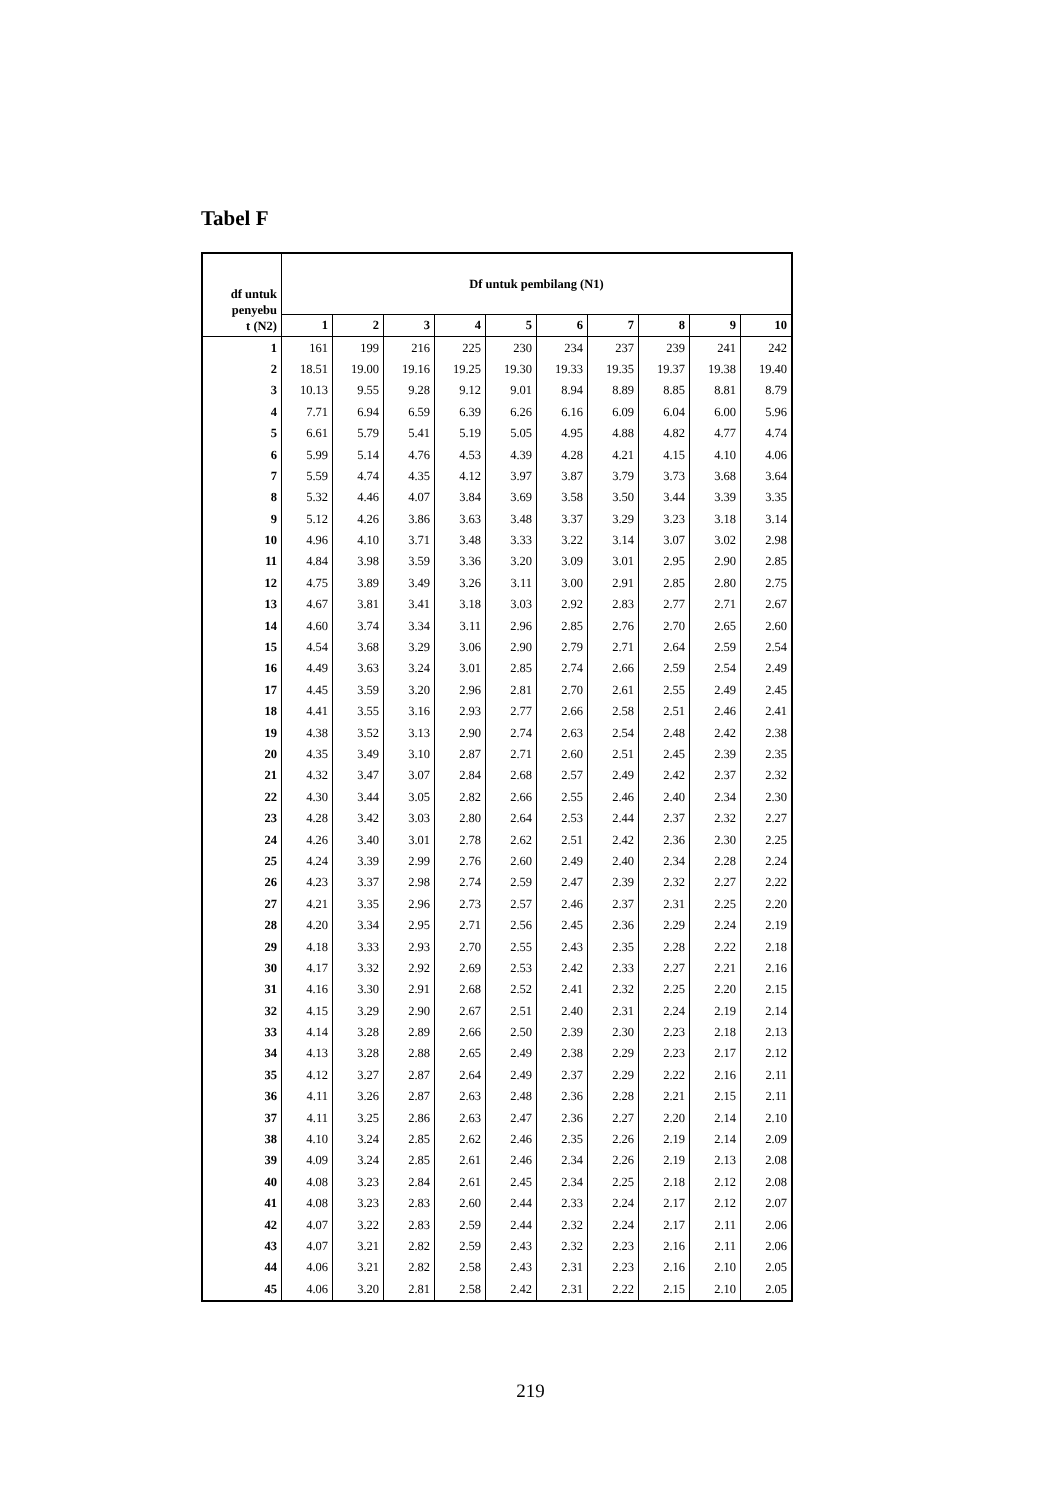Tabel F
| df untuk penyebu t (N2) | Df untuk pembilang (N1) | | | | | | | | | |
| --- | --- | --- | --- | --- | --- | --- | --- | --- | --- | --- |
| | 1 | 2 | 3 | 4 | 5 | 6 | 7 | 8 | 9 | 10 |
| 1 | 161 | 199 | 216 | 225 | 230 | 234 | 237 | 239 | 241 | 242 |
| 2 | 18.51 | 19.00 | 19.16 | 19.25 | 19.30 | 19.33 | 19.35 | 19.37 | 19.38 | 19.40 |
| 3 | 10.13 | 9.55 | 9.28 | 9.12 | 9.01 | 8.94 | 8.89 | 8.85 | 8.81 | 8.79 |
| 4 | 7.71 | 6.94 | 6.59 | 6.39 | 6.26 | 6.16 | 6.09 | 6.04 | 6.00 | 5.96 |
| 5 | 6.61 | 5.79 | 5.41 | 5.19 | 5.05 | 4.95 | 4.88 | 4.82 | 4.77 | 4.74 |
| 6 | 5.99 | 5.14 | 4.76 | 4.53 | 4.39 | 4.28 | 4.21 | 4.15 | 4.10 | 4.06 |
| 7 | 5.59 | 4.74 | 4.35 | 4.12 | 3.97 | 3.87 | 3.79 | 3.73 | 3.68 | 3.64 |
| 8 | 5.32 | 4.46 | 4.07 | 3.84 | 3.69 | 3.58 | 3.50 | 3.44 | 3.39 | 3.35 |
| 9 | 5.12 | 4.26 | 3.86 | 3.63 | 3.48 | 3.37 | 3.29 | 3.23 | 3.18 | 3.14 |
| 10 | 4.96 | 4.10 | 3.71 | 3.48 | 3.33 | 3.22 | 3.14 | 3.07 | 3.02 | 2.98 |
| 11 | 4.84 | 3.98 | 3.59 | 3.36 | 3.20 | 3.09 | 3.01 | 2.95 | 2.90 | 2.85 |
| 12 | 4.75 | 3.89 | 3.49 | 3.26 | 3.11 | 3.00 | 2.91 | 2.85 | 2.80 | 2.75 |
| 13 | 4.67 | 3.81 | 3.41 | 3.18 | 3.03 | 2.92 | 2.83 | 2.77 | 2.71 | 2.67 |
| 14 | 4.60 | 3.74 | 3.34 | 3.11 | 2.96 | 2.85 | 2.76 | 2.70 | 2.65 | 2.60 |
| 15 | 4.54 | 3.68 | 3.29 | 3.06 | 2.90 | 2.79 | 2.71 | 2.64 | 2.59 | 2.54 |
| 16 | 4.49 | 3.63 | 3.24 | 3.01 | 2.85 | 2.74 | 2.66 | 2.59 | 2.54 | 2.49 |
| 17 | 4.45 | 3.59 | 3.20 | 2.96 | 2.81 | 2.70 | 2.61 | 2.55 | 2.49 | 2.45 |
| 18 | 4.41 | 3.55 | 3.16 | 2.93 | 2.77 | 2.66 | 2.58 | 2.51 | 2.46 | 2.41 |
| 19 | 4.38 | 3.52 | 3.13 | 2.90 | 2.74 | 2.63 | 2.54 | 2.48 | 2.42 | 2.38 |
| 20 | 4.35 | 3.49 | 3.10 | 2.87 | 2.71 | 2.60 | 2.51 | 2.45 | 2.39 | 2.35 |
| 21 | 4.32 | 3.47 | 3.07 | 2.84 | 2.68 | 2.57 | 2.49 | 2.42 | 2.37 | 2.32 |
| 22 | 4.30 | 3.44 | 3.05 | 2.82 | 2.66 | 2.55 | 2.46 | 2.40 | 2.34 | 2.30 |
| 23 | 4.28 | 3.42 | 3.03 | 2.80 | 2.64 | 2.53 | 2.44 | 2.37 | 2.32 | 2.27 |
| 24 | 4.26 | 3.40 | 3.01 | 2.78 | 2.62 | 2.51 | 2.42 | 2.36 | 2.30 | 2.25 |
| 25 | 4.24 | 3.39 | 2.99 | 2.76 | 2.60 | 2.49 | 2.40 | 2.34 | 2.28 | 2.24 |
| 26 | 4.23 | 3.37 | 2.98 | 2.74 | 2.59 | 2.47 | 2.39 | 2.32 | 2.27 | 2.22 |
| 27 | 4.21 | 3.35 | 2.96 | 2.73 | 2.57 | 2.46 | 2.37 | 2.31 | 2.25 | 2.20 |
| 28 | 4.20 | 3.34 | 2.95 | 2.71 | 2.56 | 2.45 | 2.36 | 2.29 | 2.24 | 2.19 |
| 29 | 4.18 | 3.33 | 2.93 | 2.70 | 2.55 | 2.43 | 2.35 | 2.28 | 2.22 | 2.18 |
| 30 | 4.17 | 3.32 | 2.92 | 2.69 | 2.53 | 2.42 | 2.33 | 2.27 | 2.21 | 2.16 |
| 31 | 4.16 | 3.30 | 2.91 | 2.68 | 2.52 | 2.41 | 2.32 | 2.25 | 2.20 | 2.15 |
| 32 | 4.15 | 3.29 | 2.90 | 2.67 | 2.51 | 2.40 | 2.31 | 2.24 | 2.19 | 2.14 |
| 33 | 4.14 | 3.28 | 2.89 | 2.66 | 2.50 | 2.39 | 2.30 | 2.23 | 2.18 | 2.13 |
| 34 | 4.13 | 3.28 | 2.88 | 2.65 | 2.49 | 2.38 | 2.29 | 2.23 | 2.17 | 2.12 |
| 35 | 4.12 | 3.27 | 2.87 | 2.64 | 2.49 | 2.37 | 2.29 | 2.22 | 2.16 | 2.11 |
| 36 | 4.11 | 3.26 | 2.87 | 2.63 | 2.48 | 2.36 | 2.28 | 2.21 | 2.15 | 2.11 |
| 37 | 4.11 | 3.25 | 2.86 | 2.63 | 2.47 | 2.36 | 2.27 | 2.20 | 2.14 | 2.10 |
| 38 | 4.10 | 3.24 | 2.85 | 2.62 | 2.46 | 2.35 | 2.26 | 2.19 | 2.14 | 2.09 |
| 39 | 4.09 | 3.24 | 2.85 | 2.61 | 2.46 | 2.34 | 2.26 | 2.19 | 2.13 | 2.08 |
| 40 | 4.08 | 3.23 | 2.84 | 2.61 | 2.45 | 2.34 | 2.25 | 2.18 | 2.12 | 2.08 |
| 41 | 4.08 | 3.23 | 2.83 | 2.60 | 2.44 | 2.33 | 2.24 | 2.17 | 2.12 | 2.07 |
| 42 | 4.07 | 3.22 | 2.83 | 2.59 | 2.44 | 2.32 | 2.24 | 2.17 | 2.11 | 2.06 |
| 43 | 4.07 | 3.21 | 2.82 | 2.59 | 2.43 | 2.32 | 2.23 | 2.16 | 2.11 | 2.06 |
| 44 | 4.06 | 3.21 | 2.82 | 2.58 | 2.43 | 2.31 | 2.23 | 2.16 | 2.10 | 2.05 |
| 45 | 4.06 | 3.20 | 2.81 | 2.58 | 2.42 | 2.31 | 2.22 | 2.15 | 2.10 | 2.05 |
219